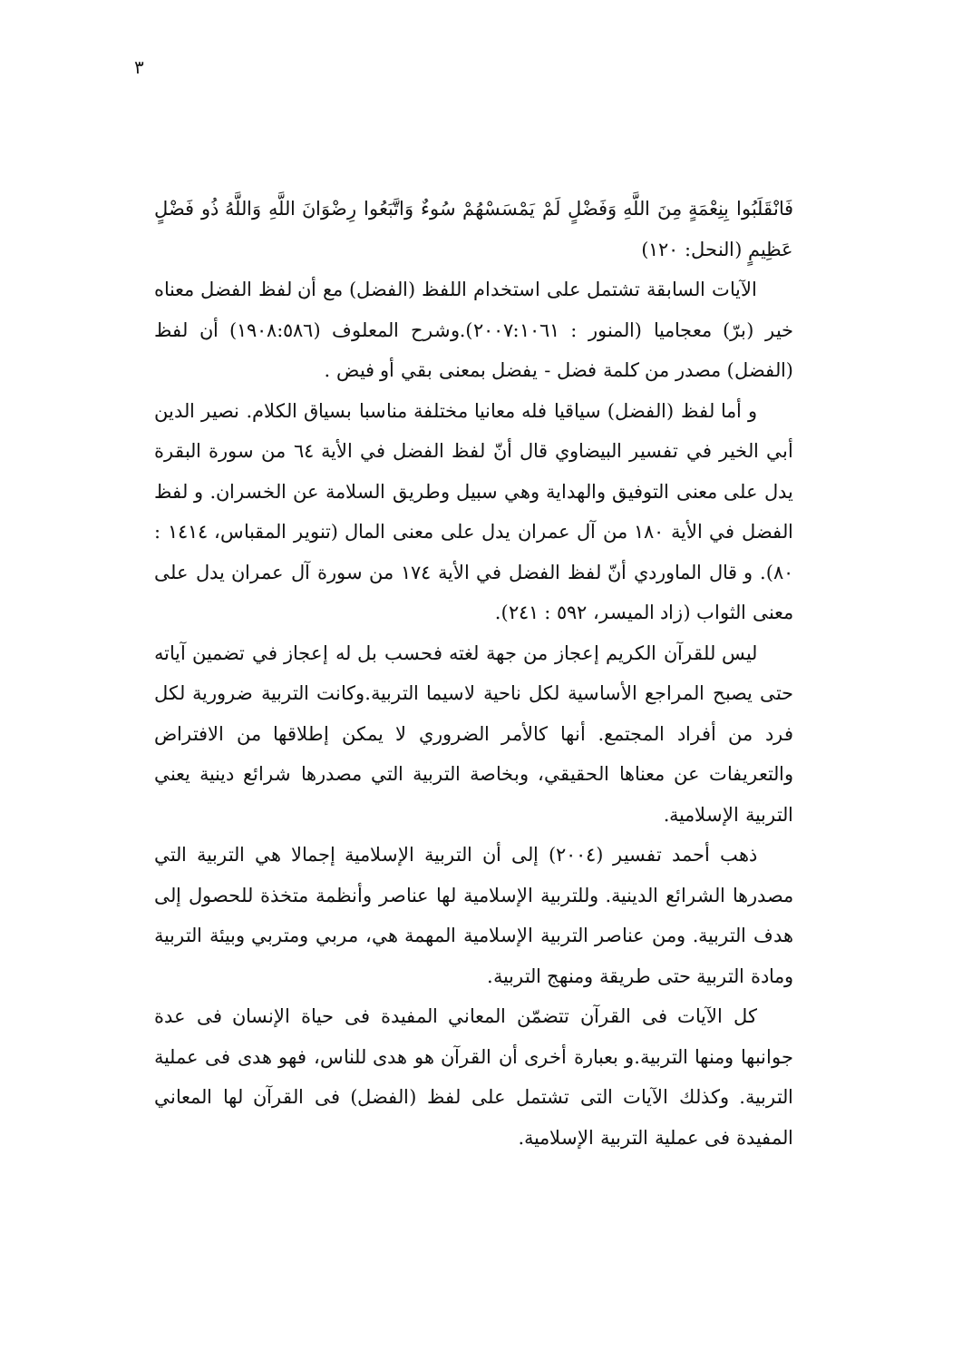٣
فَانْقَلَبُوا بِنِعْمَةٍ مِنَ اللَّهِ وَفَضْلٍ لَمْ يَمْسَسْهُمْ سُوءٌ وَاتَّبَعُوا رِضْوَانَ اللَّهِ وَاللَّهُ ذُو فَضْلٍ عَظِيمٍ (النحل: ١٢٠)
الآيات السابقة تشتمل على استخدام اللفظ (الفضل) مع أن لفظ الفضل معناه خير (برّ) معجاميا (المنور : ٢٠٠٧:١٠٦١).وشرح المعلوف (١٩٠٨:٥٨٦) أن لفظ (الفضل) مصدر من كلمة فضل - يفضل بمعنى بقي أو فيض .
و أما لفظ (الفضل) سياقيا فله معانيا مختلفة مناسبا بسياق الكلام. نصير الدين أبي الخير في تفسير البيضاوي قال أنّ لفظ الفضل في الأية ٦٤ من سورة البقرة يدل على معنى التوفيق والهداية وهي سبيل وطريق السلامة عن الخسران. و لفظ الفضل في الأية ١٨٠ من آل عمران يدل على معنى المال (تنوير المقباس، ١٤١٤ : ٨٠). و قال الماوردي أنّ لفظ الفضل في الأية ١٧٤ من سورة آل عمران يدل على معنى الثواب (زاد الميسر، ٥٩٢ : ٢٤١).
ليس للقرآن الكريم إعجاز من جهة لغته فحسب بل له إعجاز في تضمين آياته حتى يصبح المراجع الأساسية لكل ناحية لاسيما التربية.وكانت التربية ضرورية لكل فرد من أفراد المجتمع. أنها كالأمر الضروري لا يمكن إطلاقها من الافتراض والتعريفات عن معناها الحقيقي، وبخاصة التربية التي مصدرها شرائع دينية يعني التربية الإسلامية.
ذهب أحمد تفسير (٢٠٠٤) إلى أن التربية الإسلامية إجمالا هي التربية التي مصدرها الشرائع الدينية. وللتربية الإسلامية لها عناصر وأنظمة متخذة للحصول إلى هدف التربية. ومن عناصر التربية الإسلامية المهمة هي، مربي ومتربي وبيئة التربية ومادة التربية حتى طريقة ومنهج التربية.
كل الآيات فى القرآن تتضمّن المعاني المفيدة فى حياة الإنسان فى عدة جوانبها ومنها التربية.و بعبارة أخرى أن القرآن هو هدى للناس، فهو هدى فى عملية التربية. وكذلك الآيات التى تشتمل على لفظ (الفضل) فى القرآن لها المعاني المفيدة فى عملية التربية الإسلامية.